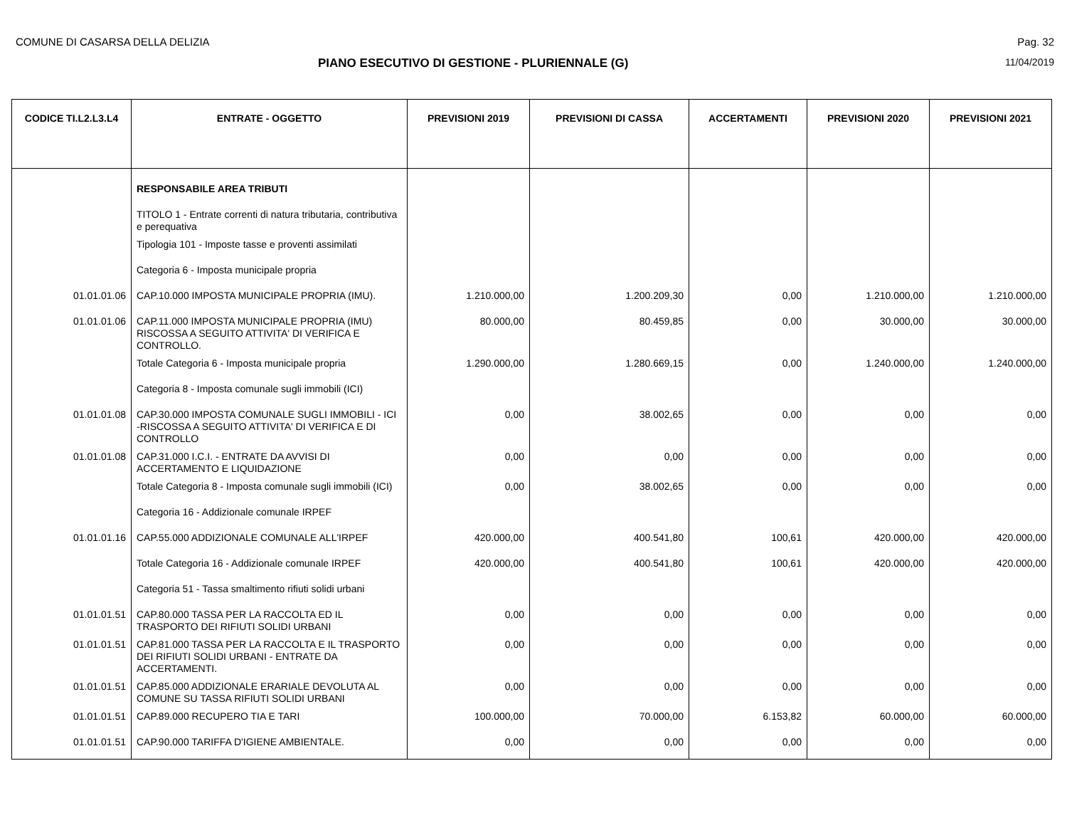COMUNE DI CASARSA DELLA DELIZIA Pag. 32
PIANO ESECUTIVO DI GESTIONE - PLURIENNALE (G)
11/04/2019
| CODICE TI.L2.L3.L4 | ENTRATE - OGGETTO | PREVISIONI 2019 | PREVISIONI DI CASSA | ACCERTAMENTI | PREVISIONI 2020 | PREVISIONI 2021 |
| --- | --- | --- | --- | --- | --- | --- |
| | RESPONSABILE AREA TRIBUTI | | | | | |
| | TITOLO 1 - Entrate correnti di natura tributaria, contributiva e perequativa | | | | | |
| | Tipologia 101 - Imposte tasse e proventi assimilati | | | | | |
| | Categoria 6 - Imposta municipale propria | | | | | |
| 01.01.01.06 | CAP.10.000 IMPOSTA MUNICIPALE PROPRIA (IMU). | 1.210.000,00 | 1.200.209,30 | 0,00 | 1.210.000,00 | 1.210.000,00 |
| 01.01.01.06 | CAP.11.000 IMPOSTA MUNICIPALE PROPRIA (IMU) RISCOSSA A SEGUITO ATTIVITA' DI VERIFICA E CONTROLLO. | 80.000,00 | 80.459,85 | 0,00 | 30.000,00 | 30.000,00 |
| | Totale Categoria 6 - Imposta municipale propria | 1.290.000,00 | 1.280.669,15 | 0,00 | 1.240.000,00 | 1.240.000,00 |
| | Categoria 8 - Imposta comunale sugli immobili (ICI) | | | | | |
| 01.01.01.08 | CAP.30.000 IMPOSTA COMUNALE SUGLI IMMOBILI - ICI -RISCOSSA A SEGUITO ATTIVITA' DI VERIFICA E DI CONTROLLO | 0,00 | 38.002,65 | 0,00 | 0,00 | 0,00 |
| 01.01.01.08 | CAP.31.000 I.C.I. - ENTRATE DA AVVISI DI ACCERTAMENTO E LIQUIDAZIONE | 0,00 | 0,00 | 0,00 | 0,00 | 0,00 |
| | Totale Categoria 8 - Imposta comunale sugli immobili (ICI) | 0,00 | 38.002,65 | 0,00 | 0,00 | 0,00 |
| | Categoria 16 - Addizionale comunale IRPEF | | | | | |
| 01.01.01.16 | CAP.55.000 ADDIZIONALE COMUNALE ALL'IRPEF | 420.000,00 | 400.541,80 | 100,61 | 420.000,00 | 420.000,00 |
| | Totale Categoria 16 - Addizionale comunale IRPEF | 420.000,00 | 400.541,80 | 100,61 | 420.000,00 | 420.000,00 |
| | Categoria 51 - Tassa smaltimento rifiuti solidi urbani | | | | | |
| 01.01.01.51 | CAP.80.000 TASSA PER LA RACCOLTA ED IL TRASPORTO DEI RIFIUTI SOLIDI URBANI | 0,00 | 0,00 | 0,00 | 0,00 | 0,00 |
| 01.01.01.51 | CAP.81.000 TASSA PER LA RACCOLTA E IL TRASPORTO DEI RIFIUTI SOLIDI URBANI - ENTRATE DA ACCERTAMENTI. | 0,00 | 0,00 | 0,00 | 0,00 | 0,00 |
| 01.01.01.51 | CAP.85.000 ADDIZIONALE ERARIALE DEVOLUTA AL COMUNE SU TASSA RIFIUTI SOLIDI URBANI | 0,00 | 0,00 | 0,00 | 0,00 | 0,00 |
| 01.01.01.51 | CAP.89.000 RECUPERO TIA E TARI | 100.000,00 | 70.000,00 | 6.153,82 | 60.000,00 | 60.000,00 |
| 01.01.01.51 | CAP.90.000 TARIFFA D'IGIENE AMBIENTALE. | 0,00 | 0,00 | 0,00 | 0,00 | 0,00 |